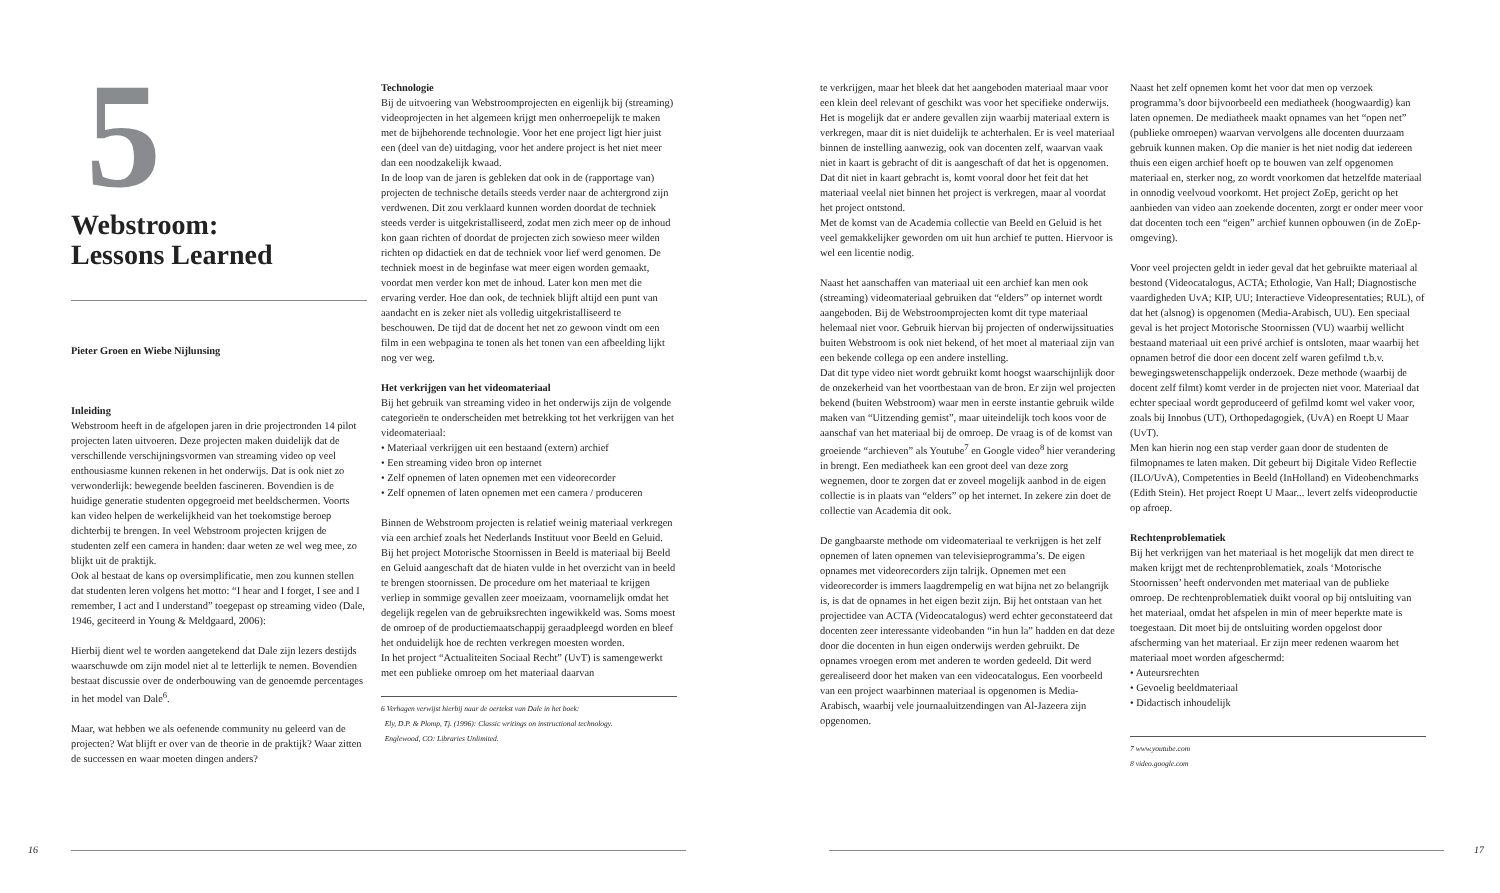5
Webstroom:
Lessons Learned
Pieter Groen en Wiebe Nijlunsing
Inleiding
Webstroom heeft in de afgelopen jaren in drie projectronden 14 pilot projecten laten uitvoeren. Deze projecten maken duidelijk dat de verschillende verschijningsvormen van streaming video op veel enthousiasme kunnen rekenen in het onderwijs. Dat is ook niet zo verwonderlijk: bewegende beelden fascineren. Bovendien is de huidige generatie studenten opgegroeid met beeldschermen. Voorts kan video helpen de werkelijkheid van het toekomstige beroep dichterbij te brengen. In veel Webstroom projecten krijgen de studenten zelf een camera in handen: daar weten ze wel weg mee, zo blijkt uit de praktijk.
Ook al bestaat de kans op oversimplificatie, men zou kunnen stellen dat studenten leren volgens het motto: “I hear and I forget, I see and I remember, I act and I understand” toegepast op streaming video (Dale, 1946, geciteerd in Young & Meldgaard, 2006):
Hierbij dient wel te worden aangetekend dat Dale zijn lezers destijds waarschuwde om zijn model niet al te letterlijk te nemen. Bovendien bestaat discussie over de onderbouwing van de genoemde percentages in het model van Dale<sup>6</sup>.
Maar, wat hebben we als oefenende community nu geleerd van de projecten? Wat blijft er over van de theorie in de praktijk? Waar zitten de successen en waar moeten dingen anders?
Technologie
Bij de uitvoering van Webstroomprojecten en eigenlijk bij (streaming) videoprojecten in het algemeen krijgt men onherroepelijk te maken met de bijbehorende technologie. Voor het ene project ligt hier juist een (deel van de) uitdaging, voor het andere project is het niet meer dan een noodzakelijk kwaad.
In de loop van de jaren is gebleken dat ook in de (rapportage van) projecten de technische details steeds verder naar de achtergrond zijn verdwenen. Dit zou verklaard kunnen worden doordat de techniek steeds verder is uitgekristalliseerd, zodat men zich meer op de inhoud kon gaan richten of doordat de projecten zich sowieso meer wilden richten op didactiek en dat de techniek voor lief werd genomen. De techniek moest in de beginfase wat meer eigen worden gemaakt, voordat men verder kon met de inhoud. Later kon men met die ervaring verder. Hoe dan ook, de techniek blijft altijd een punt van aandacht en is zeker niet als volledig uitgekristalliseerd te beschouwen. De tijd dat de docent het net zo gewoon vindt om een film in een webpagina te tonen als het tonen van een afbeelding lijkt nog ver weg.
Het verkrijgen van het videomateriaal
Bij het gebruik van streaming video in het onderwijs zijn de volgende categorieën te onderscheiden met betrekking tot het verkrijgen van het videomateriaal:
• Materiaal verkrijgen uit een bestaand (extern) archief
• Een streaming video bron op internet
• Zelf opnemen of laten opnemen met een videorecorder
• Zelf opnemen of laten opnemen met een camera / producеren
Binnen de Webstroom projecten is relatief weinig materiaal verkregen via een archief zoals het Nederlands Instituut voor Beeld en Geluid. Bij het project Motorische Stoornissen in Beeld is materiaal bij Beeld en Geluid aangeschaft dat de hiaten vulde in het overzicht van in beeld te brengen stoornissen. De procedure om het materiaal te krijgen verliep in sommige gevallen zeer moeizaam, voornamelijk omdat het degelijk regelen van de gebruiksrechten ingewikkeld was. Soms moest de omroep of de productiemaatschappij geraadpleegd worden en bleef het onduidelijk hoe de rechten verkregen moesten worden.
In het project “Actualiteiten Sociaal Recht” (UvT) is samengewerkt met een publieke omroep om het materiaal daarvan
6 Verhagen verwijst hierbij naar de oertekst van Dale in het boek:
Ely, D.P. & Plomp, Tj. (1996): Classic writings on instructional technology.
Englewood, CO: Libraries Unlimited.
te verkrijgen, maar het bleek dat het aangeboden materiaal maar voor een klein deel relevant of geschikt was voor het specifieke onderwijs.
Het is mogelijk dat er andere gevallen zijn waarbij materiaal extern is verkregen, maar dit is niet duidelijk te achterhalen. Er is veel materiaal binnen de instelling aanwezig, ook van docenten zelf, waarvan vaak niet in kaart is gebracht of dit is aangeschaft of dat het is opgenomen. Dat dit niet in kaart gebracht is, komt vooral door het feit dat het materiaal veelal niet binnen het project is verkregen, maar al voordat het project ontstond.
Met de komst van de Academia collectie van Beeld en Geluid is het veel gemakkelijker geworden om uit hun archief te putten. Hiervoor is wel een licentie nodig.
Naast het aanschaffen van materiaal uit een archief kan men ook (streaming) videomateriaal gebruiken dat “elders” op internet wordt aangeboden. Bij de Webstroomprojecten komt dit type materiaal helemaal niet voor. Gebruik hiervan bij projecten of onderwijssituaties buiten Webstroom is ook niet bekend, of het moet al materiaal zijn van een bekende collega op een andere instelling.
Dat dit type video niet wordt gebruikt komt hoogst waarschijnlijk door de onzekerheid van het voortbestaan van de bron. Er zijn wel projecten bekend (buiten Webstroom) waar men in eerste instantie gebruik wilde maken van “Uitzending gemist”, maar uiteindelijk toch koos voor de aanschaf van het materiaal bij de omroep. De vraag is of de komst van groeiende “archieven” als Youtube<sup>7</sup> en Google video<sup>8</sup> hier verandering in brengt. Een mediatheek kan een groot deel van deze zorg wegnemen, door te zorgen dat er zoveel mogelijk aanbod in de eigen collectie is in plaats van “elders” op het internet. In zekere zin doet de collectie van Academia dit ook.
De gangbaarste methode om videomateriaal te verkrijgen is het zelf opnemen of laten opnemen van televisieprogramma’s. De eigen opnames met videorecorders zijn talrijk. Opnemen met een videorecorder is immers laagdrempelig en wat bijna net zo belangrijk is, is dat de opnames in het eigen bezit zijn. Bij het ontstaan van het projectidee van ACTA (Videocatalogus) werd echter geconstateerd dat docenten zeer interessante videobanden “in hun la” hadden en dat deze door die docenten in hun eigen onderwijs werden gebruikt. De opnames vroegen erom met anderen te worden gedeeld. Dit werd gerealiseerd door het maken van een videocatalogus. Een voorbeeld van een project waarbinnen materiaal is opgenomen is Media-Arabisch, waarbij vele journaaluitzendingen van Al-Jazeera zijn opgenomen.
Naast het zelf opnemen komt het voor dat men op verzoek programma’s door bijvoorbeeld een mediatheek (hoogwaardig) kan laten opnemen. De mediatheek maakt opnames van het “open net” (publieke omroepen) waarvan vervolgens alle docenten duurzaam gebruik kunnen maken. Op die manier is het niet nodig dat iedereen thuis een eigen archief hoeft op te bouwen van zelf opgenomen materiaal en, sterker nog, zo wordt voorkomen dat hetzelfde materiaal in onnodig veelvoud voorkomt. Het project ZoEp, gericht op het aanbieden van video aan zoekende docenten, zorgt er onder meer voor dat docenten toch een “eigen” archief kunnen opbouwen (in de ZoEp-omgeving).
Voor veel projecten geldt in ieder geval dat het gebruikte materiaal al bestond (Videocatalogus, ACTA; Ethologie, Van Hall; Diagnostische vaardigheden UvA; KIP, UU; Interactieve Videopresentaties; RUL), of dat het (alsnog) is opgenomen (Media-Arabisch, UU). Een speciaal geval is het project Motorische Stoornissen (VU) waarbij wellicht bestaand materiaal uit een privé archief is ontsloten, maar waarbij het opnamen betrof die door een docent zelf waren gefilmd t.b.v. bewegingswetenschappelijk onderzoek. Deze methode (waarbij de docent zelf filmt) komt verder in de projecten niet voor. Materiaal dat echter speciaal wordt geproduceerd of gefilmd komt wel vaker voor, zoals bij Innobus (UT), Orthopedagogiek, (UvA) en Roept U Maar (UvT).
Men kan hierin nog een stap verder gaan door de studenten de filmopnames te laten maken. Dit gebeurt bij Digitale Video Reflectie (ILO/UvA), Competenties in Beeld (InHolland) en Videobenchmarks (Edith Stein). Het project Roept U Maar... levert zelfs videoproductie op afroep.
Rechtenproblematiek
Bij het verkrijgen van het materiaal is het mogelijk dat men direct te maken krijgt met de rechtenproblematiek, zoals ‘Motorische Stoornissen’ heeft ondervonden met materiaal van de publieke omroep. De rechtenproblematiek duikt vooral op bij ontsluiting van het materiaal, omdat het afspelen in min of meer beperkte mate is toegestaan. Dit moet bij de ontsluiting worden opgelost door afscherming van het materiaal. Er zijn meer redenen waarom het materiaal moet worden afgeschermd:
• Auteursrechten
• Gevoelig beeldmateriaal
• Didactisch inhoudelijk
7 www.youtube.com
8 video.google.com
16 17